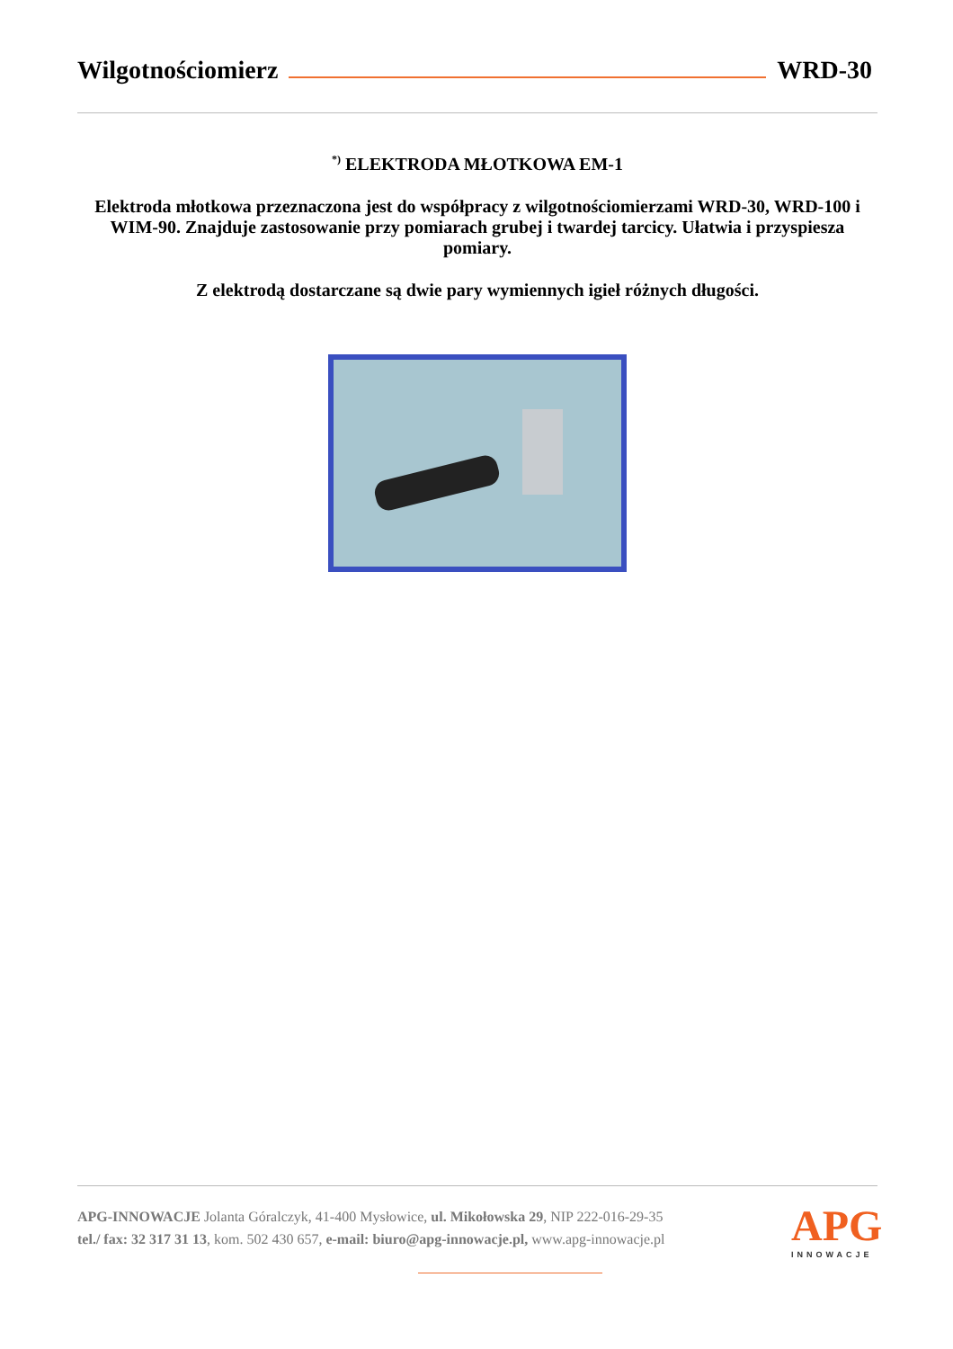Wilgotnościomierz WRD-30
<sup>*)</sup> ELEKTRODA MŁOTKOWA EM-1
Elektroda młotkowa przeznaczona jest do współpracy z wilgotnościomierzami WRD-30, WRD-100 i WIM-90. Znajduje zastosowanie przy pomiarach grubej i twardej tarcicy. Ułatwia i przyspiesza pomiary.
Z elektrodą dostarczane są dwie pary wymiennych igieł różnych długości.
APG-INNOWACJE Jolanta Góralczyk, 41-400 Mysłowice, ul. Mikołowska 29, NIP 222-016-29-35
tel./ fax: 32 317 31 13, kom. 502 430 657, e-mail: biuro@apg-innowacje.pl, www.apg-innowacje.pl
APG
INNOWACJE